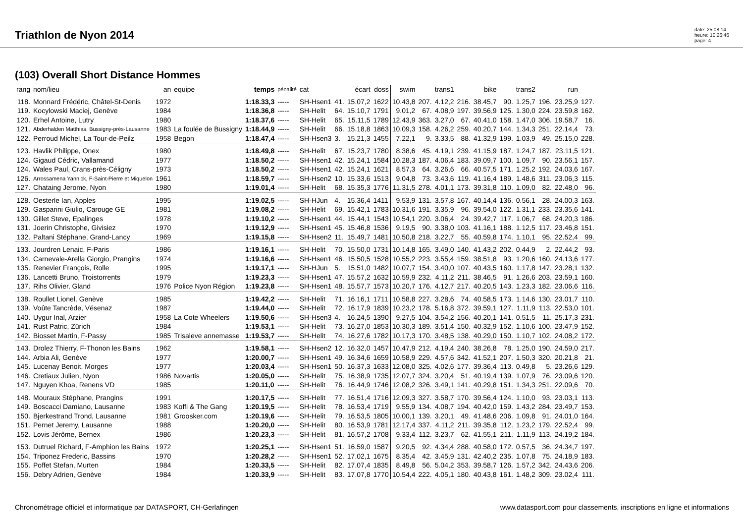Triathlon de Nyon 2014
date: 25.08.14
heure: 10:26:46
page: 4
(103) Overall Short Distance Hommes
| rang | nom/lieu | an | equipe | temps | pénalité | cat | | écart | doss | swim | | trans1 | | bike | | trans2 | | run | |
| --- | --- | --- | --- | --- | --- | --- | --- | --- | --- | --- | --- | --- | --- | --- | --- | --- | --- | --- | --- |
| 118. | Monnard Frédéric, Châtel-St-Denis | 1972 | | 1:18.33,3 | ----- | SH-Hsen1 | 41. | 15.07,2 | 1622 | 10.43,8 | 207. | 4.12,2 | 216. | 38.45,7 | 90. | 1.25,7 | 196. | 23.25,9 | 127. |
| 119. | Kocylowski Maciej, Genève | 1984 | | 1:18.36,8 | ----- | SH-Helit | 64. | 15.10,7 | 1791 | 9.01,2 | 67. | 4.08,9 | 197. | 39.56,9 | 125. | 1.30,0 | 224. | 23.59,8 | 162. |
| 120. | Erhel Antoine, Lutry | 1980 | | 1:18.37,6 | ----- | SH-Helit | 65. | 15.11,5 | 1789 | 12.43,9 | 363. | 3.27,0 | 67. | 40.41,0 | 158. | 1.47,0 | 306. | 19.58,7 | 16. |
| 121. | Abderhalden Matthias, Bussigny-près-Lausanne | 1983 | La foulée de Bussigny | 1:18.44,9 | ----- | SH-Helit | 66. | 15.18,8 | 1863 | 10.09,3 | 158. | 4.26,2 | 259. | 40.20,7 | 144. | 1.34,3 | 251. | 22.14,4 | 73. |
| 122. | Perroud Michel, La Tour-de-Peilz | 1958 | Begon | 1:18.47,4 | ----- | SH-Hsen3 | 3. | 15.21,3 | 1455 | 7.22,1 | 9. | 3.33,5 | 88. | 41.32,9 | 199. | 1.03,9 | 49. | 25.15,0 | 228. |
| 123. | Havlik Philippe, Onex | 1980 | | 1:18.49,8 | ----- | SH-Helit | 67. | 15.23,7 | 1780 | 8.38,6 | 45. | 4.19,1 | 239. | 41.15,9 | 187. | 1.24,7 | 187. | 23.11,5 | 121. |
| 124. | Gigaud Cédric, Vallamand | 1977 | | 1:18.50,2 | ----- | SH-Hsen1 | 42. | 15.24,1 | 1584 | 10.28,3 | 187. | 4.06,4 | 183. | 39.09,7 | 100. | 1.09,7 | 90. | 23.56,1 | 157. |
| 124. | Wales Paul, Crans-près-Céligny | 1973 | | 1:18.50,2 | ----- | SH-Hsen1 | 42. | 15.24,1 | 1621 | 8.57,3 | 64. | 3.26,6 | 66. | 40.57,5 | 171. | 1.25,2 | 192. | 24.03,6 | 167. |
| 126. | Arrossamena Yannick, F-Saint-Pierre et Miquelon | 1961 | | 1:18.59,7 | ----- | SH-Hsen2 | 10. | 15.33,6 | 1513 | 9.04,8 | 73. | 3.43,6 | 119. | 41.16,4 | 189. | 1.48,6 | 311. | 23.06,3 | 115. |
| 127. | Chataing Jerome, Nyon | 1980 | | 1:19.01,4 | ----- | SH-Helit | 68. | 15.35,3 | 1776 | 11.31,5 | 278. | 4.01,1 | 173. | 39.31,8 | 110. | 1.09,0 | 82. | 22.48,0 | 96. |
| 128. | Oesterle Ian, Apples | 1995 | | 1:19.02,5 | ----- | SH-HJun | 4. | 15.36,4 | 1411 | 9.53,9 | 131. | 3.57,8 | 167. | 40.14,4 | 136. | 0.56,1 | 28. | 24.00,3 | 163. |
| 129. | Gasparini Giulio, Carouge GE | 1981 | | 1:19.08,2 | ----- | SH-Helit | 69. | 15.42,1 | 1783 | 10.31,6 | 191. | 3.35,9 | 96. | 39.54,0 | 122. | 1.31,1 | 233. | 23.35,6 | 141. |
| 130. | Gillet Steve, Epalinges | 1978 | | 1:19.10,2 | ----- | SH-Hsen1 | 44. | 15.44,1 | 1543 | 10.54,1 | 220. | 3.06,4 | 24. | 39.42,7 | 117. | 1.06,7 | 68. | 24.20,3 | 186. |
| 131. | Joerin Christophe, Givisiez | 1970 | | 1:19.12,9 | ----- | SH-Hsen1 | 45. | 15.46,8 | 1536 | 9.19,5 | 90. | 3.38,0 | 103. | 41.16,1 | 188. | 1.12,5 | 117. | 23.46,8 | 151. |
| 132. | Paltani Stéphane, Grand-Lancy | 1969 | | 1:19.15,8 | ----- | SH-Hsen2 | 11. | 15.49,7 | 1481 | 10.50,8 | 218. | 3.22,7 | 55. | 40.59,8 | 174. | 1.10,1 | 95. | 22.52,4 | 99. |
| 133. | Jourdren Lenaic, F-Paris | 1986 | | 1:19.16,1 | ----- | SH-Helit | 70. | 15.50,0 | 1731 | 10.14,8 | 165. | 3.49,0 | 140. | 41.43,2 | 202. | 0.44,9 | 2. | 22.44,2 | 93. |
| 134. | Carnevale-Arella Giorgio, Prangins | 1974 | | 1:19.16,6 | ----- | SH-Hsen1 | 46. | 15.50,5 | 1528 | 10.55,2 | 223. | 3.55,4 | 159. | 38.51,8 | 93. | 1.20,6 | 160. | 24.13,6 | 177. |
| 135. | Renevier François, Rolle | 1995 | | 1:19.17,1 | ----- | SH-HJun | 5. | 15.51,0 | 1482 | 10.07,7 | 154. | 3.40,0 | 107. | 40.43,5 | 160. | 1.17,8 | 147. | 23.28,1 | 132. |
| 136. | Lancetti Bruno, Troistorrents | 1979 | | 1:19.23,3 | ----- | SH-Hsen1 | 47. | 15.57,2 | 1632 | 10.59,9 | 232. | 4.11,2 | 211. | 38.46,5 | 91. | 1.26,6 | 203. | 23.59,1 | 160. |
| 137. | Rihs Olivier, Gland | 1976 | Police Nyon Région | 1:19.23,8 | ----- | SH-Hsen1 | 48. | 15.57,7 | 1573 | 10.20,7 | 176. | 4.12,7 | 217. | 40.20,5 | 143. | 1.23,3 | 182. | 23.06,6 | 116. |
| 138. | Roullet Lionel, Genève | 1985 | | 1:19.42,2 | ----- | SH-Helit | 71. | 16.16,1 | 1711 | 10.58,8 | 227. | 3.28,6 | 74. | 40.58,5 | 173. | 1.14,6 | 130. | 23.01,7 | 110. |
| 139. | Voûte Tancrède, Vésenaz | 1987 | | 1:19.44,0 | ----- | SH-Helit | 72. | 16.17,9 | 1839 | 10.23,2 | 178. | 5.16,8 | 372. | 39.59,1 | 127. | 1.11,9 | 113. | 22.53,0 | 101. |
| 140. | Uygur Inal, Arzier | 1958 | La Cote Wheelers | 1:19.50,6 | ----- | SH-Hsen3 | 4. | 16.24,5 | 1390 | 9.27,5 | 104. | 3.54,2 | 156. | 40.20,1 | 141. | 0.51,5 | 11. | 25.17,3 | 231. |
| 141. | Rust Patric, Zürich | 1984 | | 1:19.53,1 | ----- | SH-Helit | 73. | 16.27,0 | 1853 | 10.30,3 | 189. | 3.51,4 | 150. | 40.32,9 | 152. | 1.10,6 | 100. | 23.47,9 | 152. |
| 142. | Biosset Martin, F-Passy | 1985 | Trisaleve annemasse | 1:19.53,7 | ----- | SH-Helit | 74. | 16.27,6 | 1782 | 10.17,3 | 170. | 3.48,5 | 138. | 40.29,0 | 150. | 1.10,7 | 102. | 24.08,2 | 172. |
| 143. | Drolez Thierry, F-Thonon les Bains | 1962 | | 1:19.58,1 | ----- | SH-Hsen2 | 12. | 16.32,0 | 1457 | 10.47,9 | 212. | 4.19,4 | 240. | 38.26,8 | 78. | 1.25,0 | 190. | 24.59,0 | 217. |
| 144. | Arbia Ali, Genève | 1977 | | 1:20.00,7 | ----- | SH-Hsen1 | 49. | 16.34,6 | 1659 | 10.58,9 | 229. | 4.57,6 | 342. | 41.52,1 | 207. | 1.50,3 | 320. | 20.21,8 | 21. |
| 145. | Lucenay Benoit, Morges | 1977 | | 1:20.03,4 | ----- | SH-Hsen1 | 50. | 16.37,3 | 1633 | 12.08,0 | 325. | 4.02,6 | 177. | 39.36,4 | 113. | 0.49,8 | 5. | 23.26,6 | 129. |
| 146. | Cretiaux Julien, Nyon | 1986 | Novartis | 1:20.05,0 | ----- | SH-Helit | 75. | 16.38,9 | 1735 | 12.07,7 | 324. | 3.20,4 | 51. | 40.19,4 | 139. | 1.07,9 | 76. | 23.09,6 | 120. |
| 147. | Nguyen Khoa, Renens VD | 1985 | | 1:20.11,0 | ----- | SH-Helit | 76. | 16.44,9 | 1746 | 12.08,2 | 326. | 3.49,1 | 141. | 40.29,8 | 151. | 1.34,3 | 251. | 22.09,6 | 70. |
| 148. | Mouraux Stéphane, Prangins | 1991 | | 1:20.17,5 | ----- | SH-Helit | 77. | 16.51,4 | 1716 | 12.09,3 | 327. | 3.58,7 | 170. | 39.56,4 | 124. | 1.10,0 | 93. | 23.03,1 | 113. |
| 149. | Boscacci Damiano, Lausanne | 1983 | Koffi & The Gang | 1:20.19,5 | ----- | SH-Helit | 78. | 16.53,4 | 1719 | 9.55,9 | 134. | 4.08,7 | 194. | 40.42,0 | 159. | 1.43,2 | 284. | 23.49,7 | 153. |
| 150. | Bjerkestrand Trond, Lausanne | 1981 | Groosker.com | 1:20.19,6 | ----- | SH-Helit | 79. | 16.53,5 | 1805 | 10.00,1 | 139. | 3.20,1 | 49. | 41.48,6 | 206. | 1.09,8 | 91. | 24.01,0 | 164. |
| 151. | Pernet Jeremy, Lausanne | 1988 | | 1:20.20,0 | ----- | SH-Helit | 80. | 16.53,9 | 1781 | 12.17,4 | 337. | 4.11,2 | 211. | 39.35,8 | 112. | 1.23,2 | 179. | 22.52,4 | 99. |
| 152. | Lovis Jérôme, Bernex | 1986 | | 1:20.23,3 | ----- | SH-Helit | 81. | 16.57,2 | 1708 | 9.33,4 | 112. | 3.23,7 | 62. | 41.55,1 | 211. | 1.11,9 | 113. | 24.19,2 | 184. |
| 153. | Dutruel Richard, F-Amphion les Bains | 1972 | | 1:20.25,1 | ----- | SH-Hsen1 | 51. | 16.59,0 | 1587 | 9.20,5 | 92. | 4.34,4 | 288. | 40.58,0 | 172. | 0.57,5 | 36. | 24.34,7 | 197. |
| 154. | Triponez Frederic, Bassins | 1970 | | 1:20.28,2 | ----- | SH-Hsen1 | 52. | 17.02,1 | 1675 | 8.35,4 | 42. | 3.45,9 | 131. | 42.40,2 | 235. | 1.07,8 | 75. | 24.18,9 | 183. |
| 155. | Poffet Stefan, Murten | 1984 | | 1:20.33,5 | ----- | SH-Helit | 82. | 17.07,4 | 1835 | 8.49,8 | 56. | 5.04,2 | 353. | 39.58,7 | 126. | 1.57,2 | 342. | 24.43,6 | 206. |
| 156. | Debry Adrien, Genève | 1984 | | 1:20.33,9 | ----- | SH-Helit | 83. | 17.07,8 | 1770 | 10.54,4 | 222. | 4.05,1 | 180. | 40.43,8 | 161. | 1.48,2 | 309. | 23.02,4 | 111. |
Chronométrage officiel et informatique par DATASPORT, CH-Gerlafingen www.datasport.com pour classements, inscriptions en ligne et informations